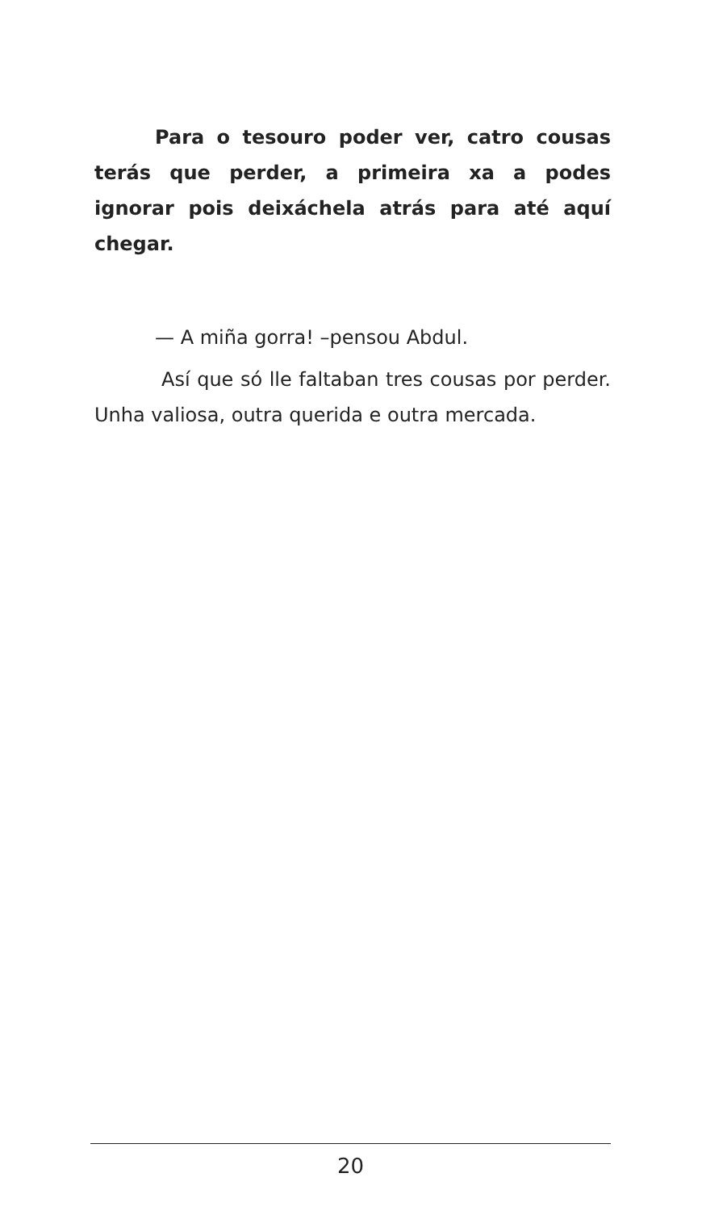Para o tesouro poder ver, catro cousas terás que perder, a primeira xa a podes ignorar pois deixáchela atrás para até aquí chegar.
— A miña gorra! –pensou Abdul.
Así que só lle faltaban tres cousas por perder. Unha valiosa, outra querida e outra mercada.
20